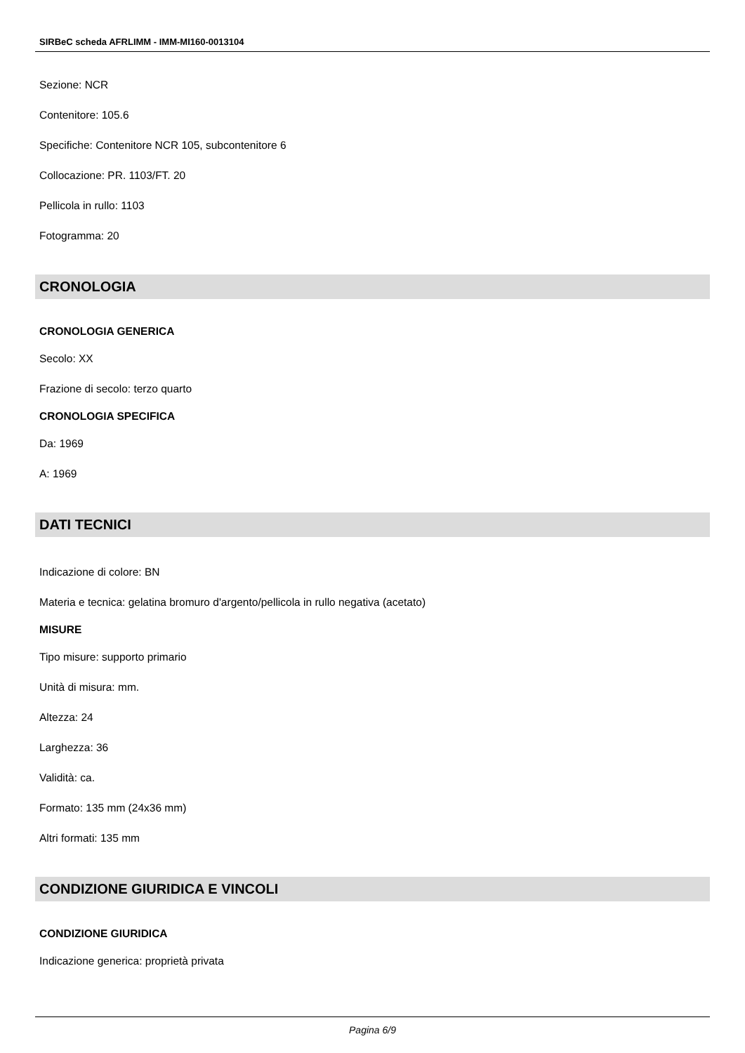SIRBeC scheda AFRLIMM - IMM-MI160-0013104
Sezione: NCR
Contenitore: 105.6
Specifiche: Contenitore NCR 105, subcontenitore 6
Collocazione: PR. 1103/FT. 20
Pellicola in rullo: 1103
Fotogramma: 20
CRONOLOGIA
CRONOLOGIA GENERICA
Secolo: XX
Frazione di secolo: terzo quarto
CRONOLOGIA SPECIFICA
Da: 1969
A: 1969
DATI TECNICI
Indicazione di colore: BN
Materia e tecnica: gelatina bromuro d'argento/pellicola in rullo negativa (acetato)
MISURE
Tipo misure: supporto primario
Unità di misura: mm.
Altezza: 24
Larghezza: 36
Validità: ca.
Formato: 135 mm (24x36 mm)
Altri formati: 135 mm
CONDIZIONE GIURIDICA E VINCOLI
CONDIZIONE GIURIDICA
Indicazione generica: proprietà privata
Pagina 6/9